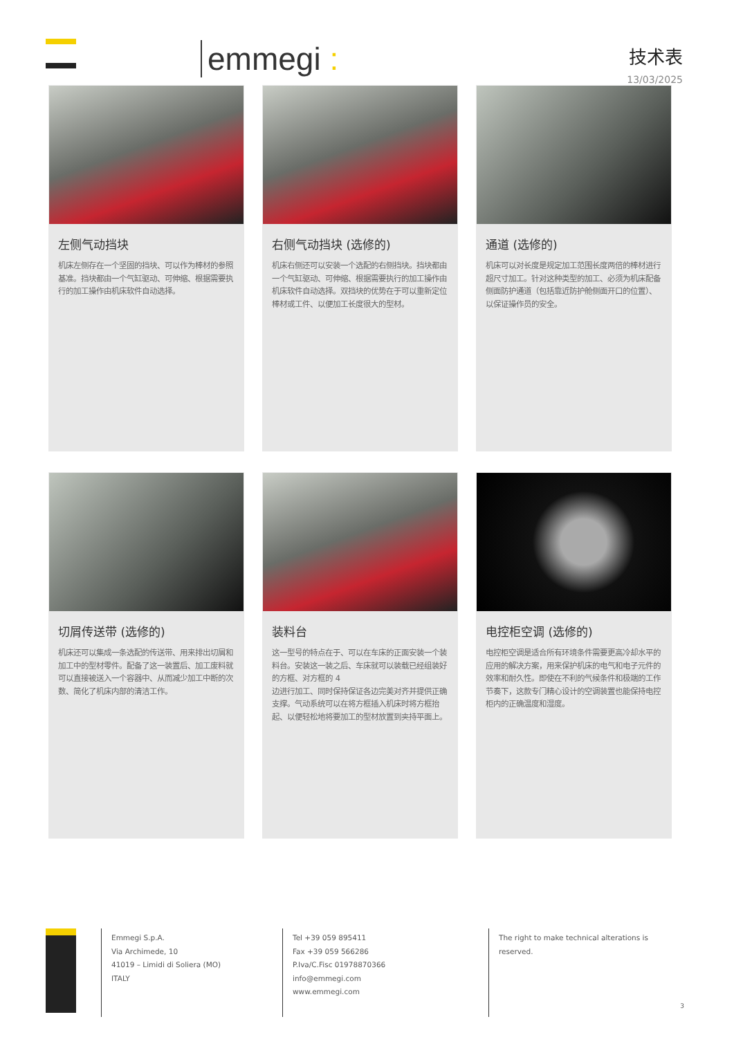emmegi :
技术表
13/03/2025
左侧气动挡块
机床左侧存在一个坚固的挡块、可以作为棒材的参照基准。挡块都由一个气缸驱动、可伸缩、根据需要执行的加工操作由机床软件自动选择。
右侧气动挡块 (选修的)
机床右侧还可以安装一个选配的右侧挡块。挡块都由一个气缸驱动、可伸缩、根据需要执行的加工操作由机床软件自动选择。双挡块的优势在于可以重新定位棒材或工件、以便加工长度很大的型材。
通道 (选修的)
机床可以对长度是规定加工范围长度两倍的棒材进行超尺寸加工。针对这种类型的加工、必须为机床配备侧面防护通道（包括靠近防护舱侧面开口的位置）、以保证操作员的安全。
切屑传送带 (选修的)
机床还可以集成一条选配的传送带、用来排出切屑和加工中的型材零件。配备了这一装置后、加工废料就可以直接被送入一个容器中、从而减少加工中断的次数、简化了机床内部的清洁工作。
装料台
这一型号的特点在于、可以在车床的正面安装一个装料台。安装这一装之后、车床就可以装载已经组装好的方框、对方框的 4
边进行加工、同时保持保证各边完美对齐并提供正确支撑。气动系统可以在将方框插入机床时将方框抬起、以便轻松地将要加工的型材放置到夹持平面上。
电控柜空调 (选修的)
电控柜空调是适合所有环境条件需要更高冷却水平的应用的解决方案，用来保护机床的电气和电子元件的效率和耐久性。即使在不利的气候条件和极端的工作节奏下，这款专门精心设计的空调装置也能保持电控柜内的正确温度和湿度。
Emmegi S.p.A.
Via Archimede, 10
41019 – Limidi di Soliera (MO)
ITALY
Tel +39 059 895411
Fax +39 059 566286
P.Iva/C.Fisc 01978870366
info@emmegi.com
www.emmegi.com
The right to make technical alterations is reserved.
3